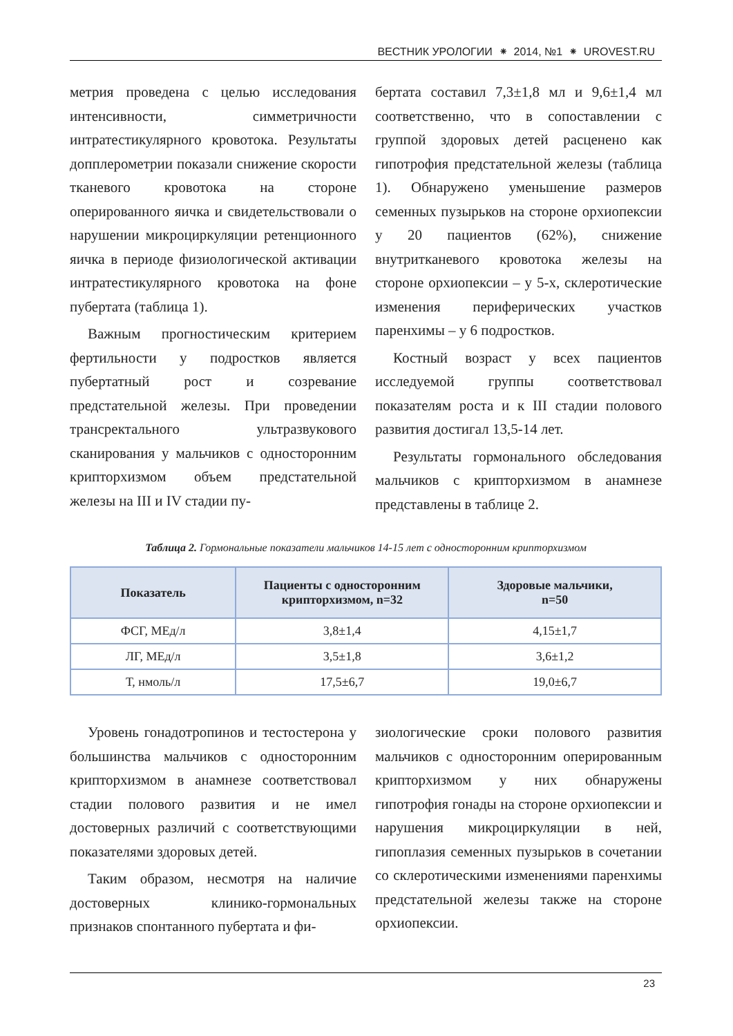ВЕСТНИК УРОЛОГИИ ⁕ 2014, №1 ⁕ UROVEST.RU
метрия проведена с целью исследования интенсивности, симметричности интратестикулярного кровотока. Результаты допплерометрии показали снижение скорости тканевого кровотока на стороне оперированного яичка и свидетельствовали о нарушении микроциркуляции ретенционного яичка в периоде физиологической активации интратестикулярного кровотока на фоне пубертата (таблица 1).
Важным прогностическим критерием фертильности у подростков является пубертатный рост и созревание предстательной железы. При проведении трансректального ультразвукового сканирования у мальчиков с односторонним крипторхизмом объем предстательной железы на III и IV стадии пу-
бертата составил 7,3±1,8 мл и 9,6±1,4 мл соответственно, что в сопоставлении с группой здоровых детей расценено как гипотрофия предстательной железы (таблица 1). Обнаружено уменьшение размеров семенных пузырьков на стороне орхиопексии у 20 пациентов (62%), снижение внутритканевого кровотока железы на стороне орхиопексии – у 5-х, склеротические изменения периферических участков паренхимы – у 6 подростков.
Костный возраст у всех пациентов исследуемой группы соответствовал показателям роста и к III стадии полового развития достигал 13,5-14 лет.
Результаты гормонального обследования мальчиков с крипторхизмом в анамнезе представлены в таблице 2.
Таблица 2. Гормональные показатели мальчиков 14-15 лет с односторонним крипторхизмом
| Показатель | Пациенты с односторонним крипторхизмом, n=32 | Здоровые мальчики, n=50 |
| --- | --- | --- |
| ФСГ, МЕд/л | 3,8±1,4 | 4,15±1,7 |
| ЛГ, МЕд/л | 3,5±1,8 | 3,6±1,2 |
| Т, нмоль/л | 17,5±6,7 | 19,0±6,7 |
Уровень гонадотропинов и тестостерона у большинства мальчиков с односторонним крипторхизмом в анамнезе соответствовал стадии полового развития и не имел достоверных различий с соответствующими показателями здоровых детей.
Таким образом, несмотря на наличие достоверных клинико-гормональных признаков спонтанного пубертата и фи-
зиологические сроки полового развития мальчиков с односторонним оперированным крипторхизмом у них обнаружены гипотрофия гонады на стороне орхиопексии и нарушения микроциркуляции в ней, гипоплазия семенных пузырьков в сочетании со склеротическими изменениями паренхимы предстательной железы также на стороне орхиопексии.
23